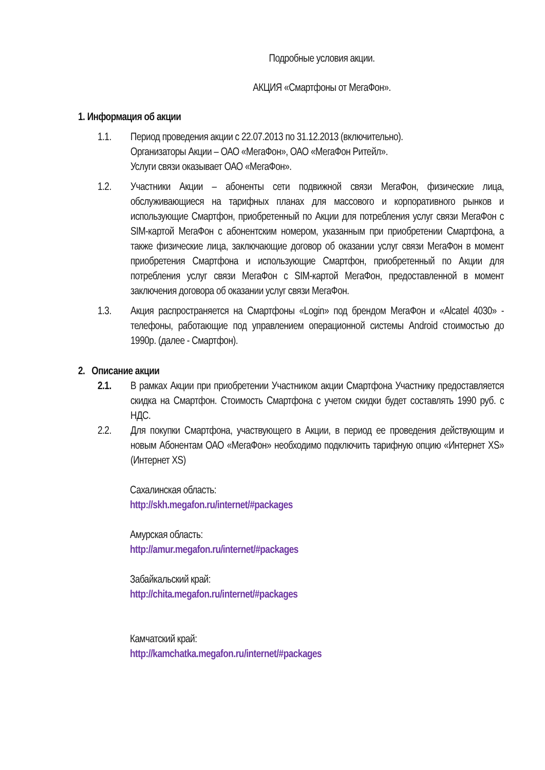Подробные условия акции.
АКЦИЯ «Смартфоны от МегаФон».
1. Информация об акции
1.1. Период проведения акции с 22.07.2013 по 31.12.2013 (включительно).
Организаторы Акции – ОАО «МегаФон», ОАО «МегаФон Ритейл».
Услуги связи оказывает ОАО «МегаФон».
1.2. Участники Акции – абоненты сети подвижной связи МегаФон, физические лица, обслуживающиеся на тарифных планах для массового и корпоративного рынков и использующие Смартфон, приобретенный по Акции для потребления услуг связи МегаФон с SIM-картой МегаФон с абонентским номером, указанным при приобретении Смартфона, а также физические лица, заключающие договор об оказании услуг связи МегаФон в момент приобретения Смартфона и использующие Смартфон, приобретенный по Акции для потребления услуг связи МегаФон с SIM-картой МегаФон, предоставленной в момент заключения договора об оказании услуг связи МегаФон.
1.3. Акция распространяется на Смартфоны «Login» под брендом МегаФон и «Alcatel 4030» - телефоны, работающие под управлением операционной системы Android стоимостью до 1990р. (далее - Смартфон).
2. Описание акции
2.1. В рамках Акции при приобретении Участником акции Смартфона Участнику предоставляется скидка на Смартфон. Стоимость Смартфона с учетом скидки будет составлять 1990 руб. с НДС.
2.2. Для покупки Смартфона, участвующего в Акции, в период ее проведения действующим и новым Абонентам ОАО «МегаФон» необходимо подключить тарифную опцию «Интернет XS» (Интернет XS)
Сахалинская область:
http://skh.megafon.ru/internet/#packages
Амурская область:
http://amur.megafon.ru/internet/#packages
Забайкальский край:
http://chita.megafon.ru/internet/#packages
Камчатский край:
http://kamchatka.megafon.ru/internet/#packages